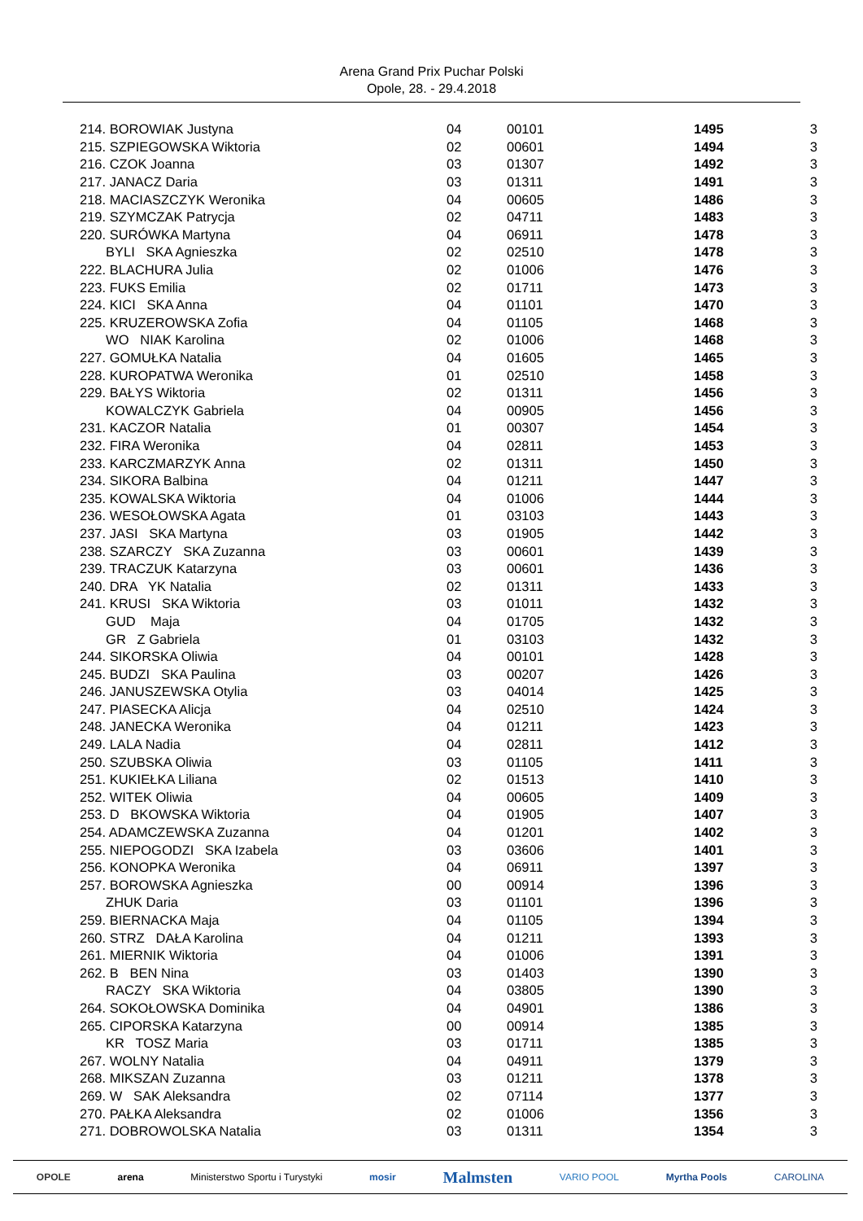Arena Grand Prix Puchar Polski
Opole, 28. - 29.4.2018
| 214. BOROWIAK Justyna | 04 | 00101 | 1495 | 3 |
| 215. SZPIEGOWSKA Wiktoria | 02 | 00601 | 1494 | 3 |
| 216. CZOK Joanna | 03 | 01307 | 1492 | 3 |
| 217. JANACZ Daria | 03 | 01311 | 1491 | 3 |
| 218. MACIASZCZYK Weronika | 04 | 00605 | 1486 | 3 |
| 219. SZYMCZAK Patrycja | 02 | 04711 | 1483 | 3 |
| 220. SURÓWKA Martyna | 04 | 06911 | 1478 | 3 |
| BYLI SKA Agnieszka | 02 | 02510 | 1478 | 3 |
| 222. BLACHURA Julia | 02 | 01006 | 1476 | 3 |
| 223. FUKS Emilia | 02 | 01711 | 1473 | 3 |
| 224. KICI SKA Anna | 04 | 01101 | 1470 | 3 |
| 225. KRUZEROWSKA Zofia | 04 | 01105 | 1468 | 3 |
| WO NIAK Karolina | 02 | 01006 | 1468 | 3 |
| 227. GOMUŁKA Natalia | 04 | 01605 | 1465 | 3 |
| 228. KUROPATWA Weronika | 01 | 02510 | 1458 | 3 |
| 229. BAŁYS Wiktoria | 02 | 01311 | 1456 | 3 |
| KOWALCZYK Gabriela | 04 | 00905 | 1456 | 3 |
| 231. KACZOR Natalia | 01 | 00307 | 1454 | 3 |
| 232. FIRA Weronika | 04 | 02811 | 1453 | 3 |
| 233. KARCZMARZYK Anna | 02 | 01311 | 1450 | 3 |
| 234. SIKORA Balbina | 04 | 01211 | 1447 | 3 |
| 235. KOWALSKA Wiktoria | 04 | 01006 | 1444 | 3 |
| 236. WESOŁOWSKA Agata | 01 | 03103 | 1443 | 3 |
| 237. JASI SKA Martyna | 03 | 01905 | 1442 | 3 |
| 238. SZARCZY SKA Zuzanna | 03 | 00601 | 1439 | 3 |
| 239. TRACZUK Katarzyna | 03 | 00601 | 1436 | 3 |
| 240. DRA YK Natalia | 02 | 01311 | 1433 | 3 |
| 241. KRUSI SKA Wiktoria | 03 | 01011 | 1432 | 3 |
| GUD Maja | 04 | 01705 | 1432 | 3 |
| GR Z Gabriela | 01 | 03103 | 1432 | 3 |
| 244. SIKORSKA Oliwia | 04 | 00101 | 1428 | 3 |
| 245. BUDZI SKA Paulina | 03 | 00207 | 1426 | 3 |
| 246. JANUSZEWSKA Otylia | 03 | 04014 | 1425 | 3 |
| 247. PIASECKA Alicja | 04 | 02510 | 1424 | 3 |
| 248. JANECKA Weronika | 04 | 01211 | 1423 | 3 |
| 249. LALA Nadia | 04 | 02811 | 1412 | 3 |
| 250. SZUBSKA Oliwia | 03 | 01105 | 1411 | 3 |
| 251. KUKIEŁKA Liliana | 02 | 01513 | 1410 | 3 |
| 252. WITEK Oliwia | 04 | 00605 | 1409 | 3 |
| 253. D BKOWSKA Wiktoria | 04 | 01905 | 1407 | 3 |
| 254. ADAMCZEWSKA Zuzanna | 04 | 01201 | 1402 | 3 |
| 255. NIEPOGODZI SKA Izabela | 03 | 03606 | 1401 | 3 |
| 256. KONOPKA Weronika | 04 | 06911 | 1397 | 3 |
| 257. BOROWSKA Agnieszka | 00 | 00914 | 1396 | 3 |
| ZHUK Daria | 03 | 01101 | 1396 | 3 |
| 259. BIERNACKA Maja | 04 | 01105 | 1394 | 3 |
| 260. STRZ DAŁA Karolina | 04 | 01211 | 1393 | 3 |
| 261. MIERNIK Wiktoria | 04 | 01006 | 1391 | 3 |
| 262. B BEN Nina | 03 | 01403 | 1390 | 3 |
| RACZY SKA Wiktoria | 04 | 03805 | 1390 | 3 |
| 264. SOKOŁOWSKA Dominika | 04 | 04901 | 1386 | 3 |
| 265. CIPORSKA Katarzyna | 00 | 00914 | 1385 | 3 |
| KR TOSZ Maria | 03 | 01711 | 1385 | 3 |
| 267. WOLNY Natalia | 04 | 04911 | 1379 | 3 |
| 268. MIKSZAN Zuzanna | 03 | 01211 | 1378 | 3 |
| 269. W SAK Aleksandra | 02 | 07114 | 1377 | 3 |
| 270. PAŁKA Aleksandra | 02 | 01006 | 1356 | 3 |
| 271. DOBROWOLSKA Natalia | 03 | 01311 | 1354 | 3 |
OPOLE arena Ministerstwo Sportu i Turystyki mosir Malmsten VARIO POOL Myrtha Pools CAROLINA